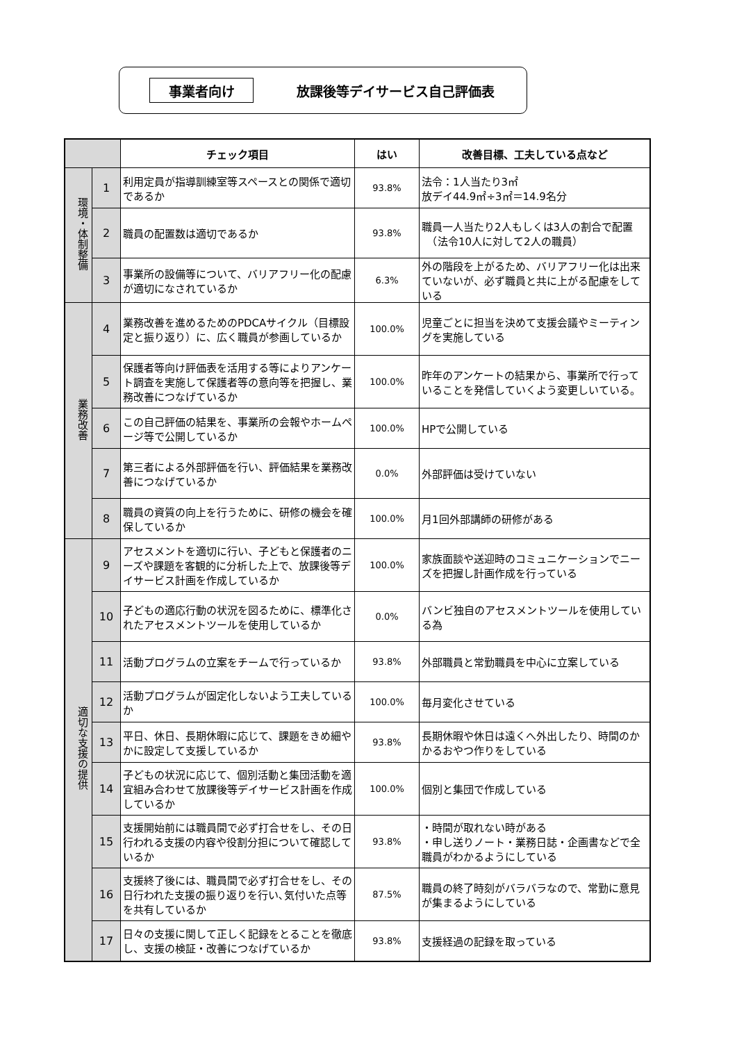事業者向け
放課後等デイサービス自己評価表
| | | チェック項目 | はい | 改善目標、工夫している点など |
| --- | --- | --- | --- | --- |
| 環境・体制整備 | 1 | 利用定員が指導訓練室等スペースとの関係で適切であるか | 93.8% | 法令：1人当たり3㎡ 放デイ44.9㎡÷3㎡＝14.9名分 |
| | 2 | 職員の配置数は適切であるか | 93.8% | 職員一人当たり2人もしくは3人の割合で配置 （法令10人に対して2人の職員） |
| | 3 | 事業所の設備等について、バリアフリー化の配慮が適切になされているか | 6.3% | 外の階段を上がるため、バリアフリー化は出来ていないが、必ず職員と共に上がる配慮をしている |
| 業務改善 | 4 | 業務改善を進めるためのPDCAサイクル（目標設定と振り返り）に、広く職員が参画しているか | 100.0% | 児童ごとに担当を決めて支援会議やミーティングを実施している |
| | 5 | 保護者等向け評価表を活用する等によりアンケート調査を実施して保護者等の意向等を把握し、業務改善につなげているか | 100.0% | 昨年のアンケートの結果から、事業所で行っていることを発信していくよう変更しいている。 |
| | 6 | この自己評価の結果を、事業所の会報やホームページ等で公開しているか | 100.0% | HPで公開している |
| | 7 | 第三者による外部評価を行い、評価結果を業務改善につなげているか | 0.0% | 外部評価は受けていない |
| | 8 | 職員の資質の向上を行うために、研修の機会を確保しているか | 100.0% | 月1回外部講師の研修がある |
| 適切な支援の提供 | 9 | アセスメントを適切に行い、子どもと保護者のニーズや課題を客観的に分析した上で、放課後等デイサービス計画を作成しているか | 100.0% | 家族面談や送迎時のコミュニケーションでニーズを把握し計画作成を行っている |
| | 10 | 子どもの適応行動の状況を図るために、標準化されたアセスメントツールを使用しているか | 0.0% | バンビ独自のアセスメントツールを使用している為 |
| | 11 | 活動プログラムの立案をチームで行っているか | 93.8% | 外部職員と常勤職員を中心に立案している |
| | 12 | 活動プログラムが固定化しないよう工夫しているか | 100.0% | 毎月変化させている |
| | 13 | 平日、休日、長期休暇に応じて、課題をきめ細やかに設定して支援しているか | 93.8% | 長期休暇や休日は遠くへ外出したり、時間のかかるおやつ作りをしている |
| | 14 | 子どもの状況に応じて、個別活動と集団活動を適宜組み合わせて放課後等デイサービス計画を作成しているか | 100.0% | 個別と集団で作成している |
| | 15 | 支援開始前には職員間で必ず打合せをし、その日行われる支援の内容や役割分担について確認しているか | 93.8% | ・時間が取れない時がある ・申し送りノート・業務日誌・企画書などで全職員がわかるようにしている |
| | 16 | 支援終了後には、職員間で必ず打合せをし、その日行われた支援の振り返りを行い､気付いた点等を共有しているか | 87.5% | 職員の終了時刻がバラバラなので、常勤に意見が集まるようにしている |
| | 17 | 日々の支援に関して正しく記録をとることを徹底し、支援の検証・改善につなげているか | 93.8% | 支援経過の記録を取っている |